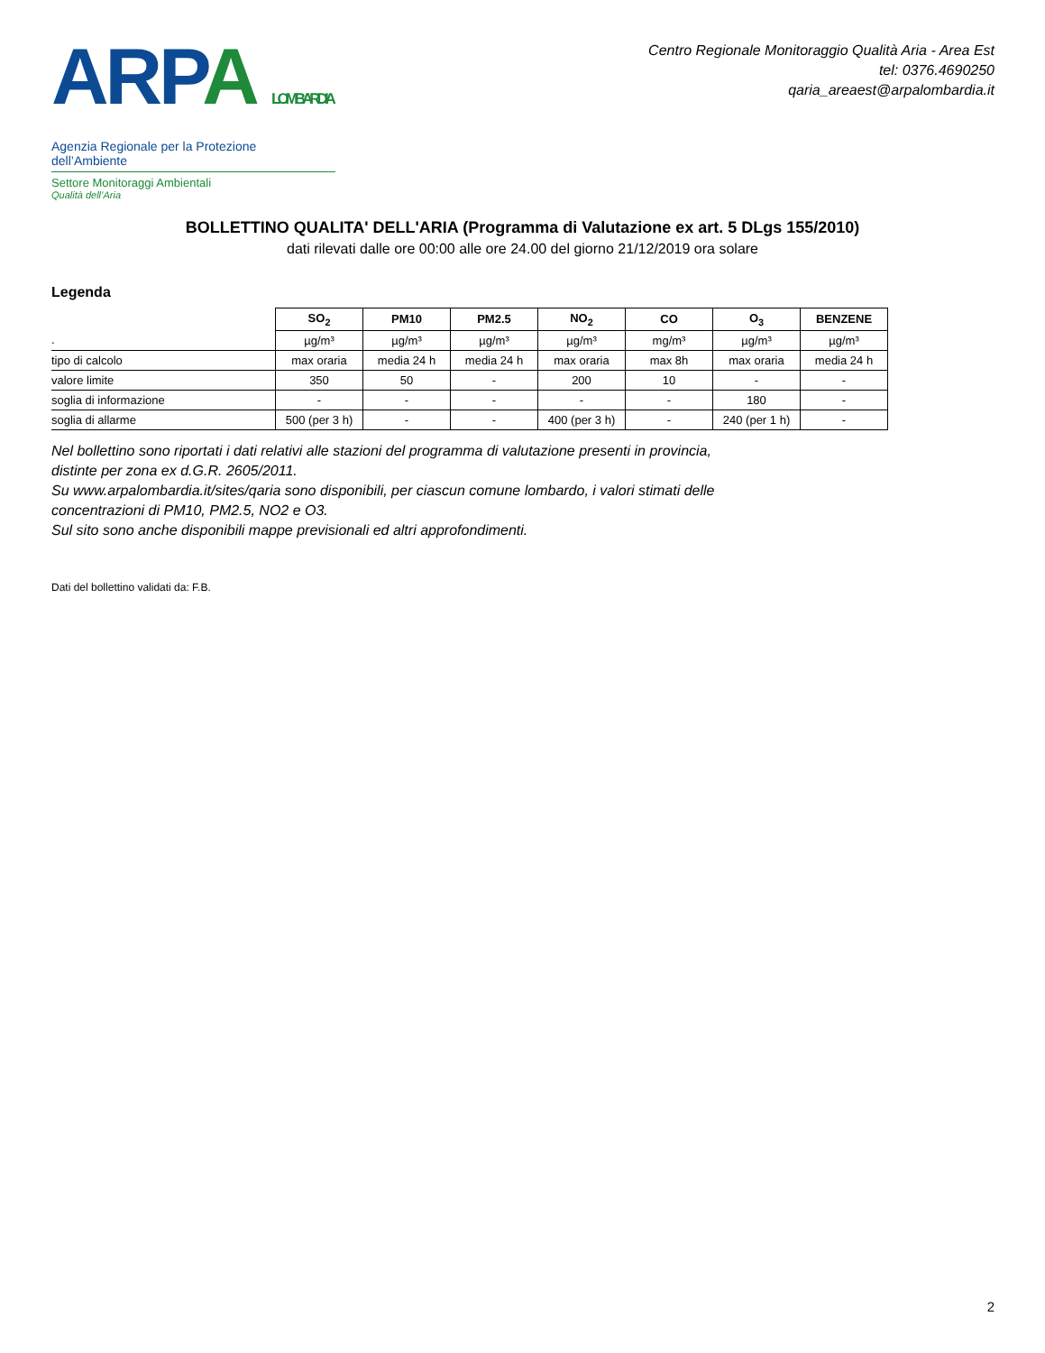ARP A LOMBARDIA
Agenzia Regionale per la Protezione dell’Ambiente
Settore Monitoraggi Ambientali
Qualità dell’Aria
Centro Regionale Monitoraggio Qualità Aria - Area Est
tel: 0376.4690250
qaria_areaest@arpalombardia.it
BOLLETTINO QUALITA' DELL'ARIA (Programma di Valutazione ex art. 5 DLgs 155/2010)
dati rilevati dalle ore 00:00 alle ore 24.00 del giorno 21/12/2019 ora solare
Legenda
| | SO<sub>2</sub> | PM10 | PM2.5 | NO<sub>2</sub> | CO | O<sub>3</sub> | BENZENE |
| --- | --- | --- | --- | --- | --- | --- | --- |
| . | µg/m³ | µg/m³ | µg/m³ | µg/m³ | mg/m³ | µg/m³ | µg/m³ |
| tipo di calcolo | max oraria | media 24 h | media 24 h | max oraria | max 8h | max oraria | media 24 h |
| valore limite | 350 | 50 | - | 200 | 10 | - | - |
| soglia di informazione | - | - | - | - | - | 180 | - |
| soglia di allarme | 500 (per 3 h) | - | - | 400 (per 3 h) | - | 240 (per 1 h) | - |
Nel bollettino sono riportati i dati relativi alle stazioni del programma di valutazione presenti in provincia,
distinte per zona ex d.G.R. 2605/2011.
Su www.arpalombardia.it/sites/qaria sono disponibili, per ciascun comune lombardo, i valori stimati delle
concentrazioni di PM10, PM2.5, NO2 e O3.
Sul sito sono anche disponibili mappe previsionali ed altri approfondimenti.
Dati del bollettino validati da: F.B.
2